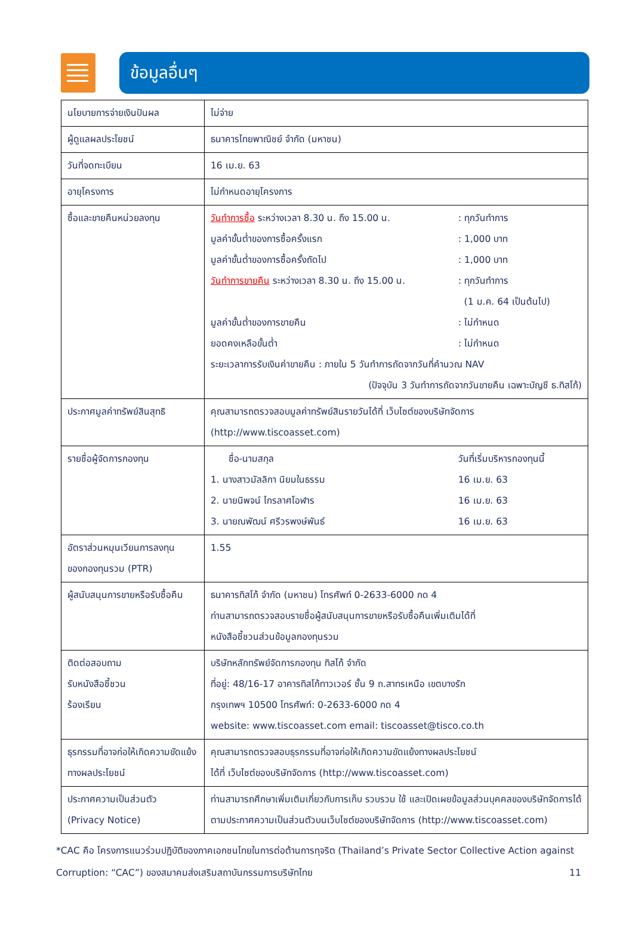ข้อมูลอื่นๆ
| นโยบายการจ่ายเงินปันผล | ไม่จ่าย |
| ผู้ดูแลผลประโยชน์ | ธนาคารไทยพาณิชย์ จำกัด (มหาชน) |
| วันที่จดทะเบียน | 16 เม.ย. 63 |
| อายุโครงการ | ไม่กำหนดอายุโครงการ |
| ซื้อและขายคืนหน่วยลงทุน | วันทำการซื้อ ระหว่างเวลา 8.30 น. ถึง 15.00 น. : ทุกวันทำการ มูลค่าขั้นต่ำของการซื้อครั้งแรก : 1,000 บาท มูลค่าขั้นต่ำของการซื้อครั้งถัดไป : 1,000 บาท วันทำการขายคืน ระหว่างเวลา 8.30 น. ถึง 15.00 น. : ทุกวันทำการ (1 ม.ค. 64 เป็นต้นไป) มูลค่าขั้นต่ำของการขายคืน : ไม่กำหนด ยอดคงเหลือขั้นต่ำ : ไม่กำหนด ระยะเวลาการรับเงินค่าขายคืน : ภายใน 5 วันทำการถัดจากวันที่คำนวณ NAV (ปัจจุบัน 3 วันทำการถัดจากวันขายคืน เฉพาะบัญชี ธ.ทิสโก้) |
| ประกาศมูลค่าทรัพย์สินสุทธิ | คุณสามารถตรวจสอบมูลค่าทรัพย์สินรายวันได้ที่ เว็บไซต์ของบริษัทจัดการ (http://www.tiscoasset.com) |
| รายชื่อผู้จัดการกองทุน | ชื่อ-นามสกุล วันที่เริ่มบริหารกองทุนนี้ 1. นางสาวมัลลิกา นิยมในธรรม 16 เม.ย. 63 2. นายนิพจน์ ไกรลาศโอฬาร 16 เม.ย. 63 3. นายณพัฒน์ ศรีวรพงษ์พันธ์ 16 เม.ย. 63 |
| อัตราส่วนหมุนเวียนการลงทุนของกองทุนรวม (PTR) | 1.55 |
| ผู้สนับสนุนการขายหรือรับซื้อคืน | ธนาคารทิสโก้ จำกัด (มหาชน) โทรศัพท์ 0-2633-6000 กด 4 ท่านสามารถตรวจสอบรายชื่อผู้สนับสนุนการขายหรือรับซื้อคืนเพิ่มเติมได้ที่ หนังสือชี้ชวนส่วนข้อมูลกองทุนรวม |
| ติดต่อสอบถาม รับหนังสือชี้ชวน ร้องเรียน | บริษัทหลักทรัพย์จัดการกองทุน ทิสโก้ จำกัด ที่อยู่: 48/16-17 อาคารทิสโก้ทาวเวอร์ ชั้น 9 ถ.สาทรเหนือ เขตบางรัก กรุงเทพฯ 10500 โทรศัพท์: 0-2633-6000 กด 4 website: www.tiscoasset.com email: tiscoasset@tisco.co.th |
| ธุรกรรมที่อาจก่อให้เกิดความขัดแย้งทางผลประโยชน์ | คุณสามารถตรวจสอบธุรกรรมที่อาจก่อให้เกิดความขัดแย้งทางผลประโยชน์ ได้ที่ เว็บไซต์ของบริษัทจัดการ (http://www.tiscoasset.com) |
| ประกาศความเป็นส่วนตัว (Privacy Notice) | ท่านสามารถศึกษาเพิ่มเติมเกี่ยวกับการเก็บ รวบรวม ใช้ และเปิดเผยข้อมูลส่วนบุคคลของบริษัทจัดการได้ ตามประกาศความเป็นส่วนตัวบนเว็บไซต์ของบริษัทจัดการ (http://www.tiscoasset.com) |
*CAC คือ โครงการแนวร่วมปฏิบัติของภาคเอกชนไทยในการต่อต้านการทุจริต (Thailand’s Private Sector Collective Action against Corruption: “CAC”) ของสมาคมส่งเสริมสถาบันกรรมการบริษัทไทย 11